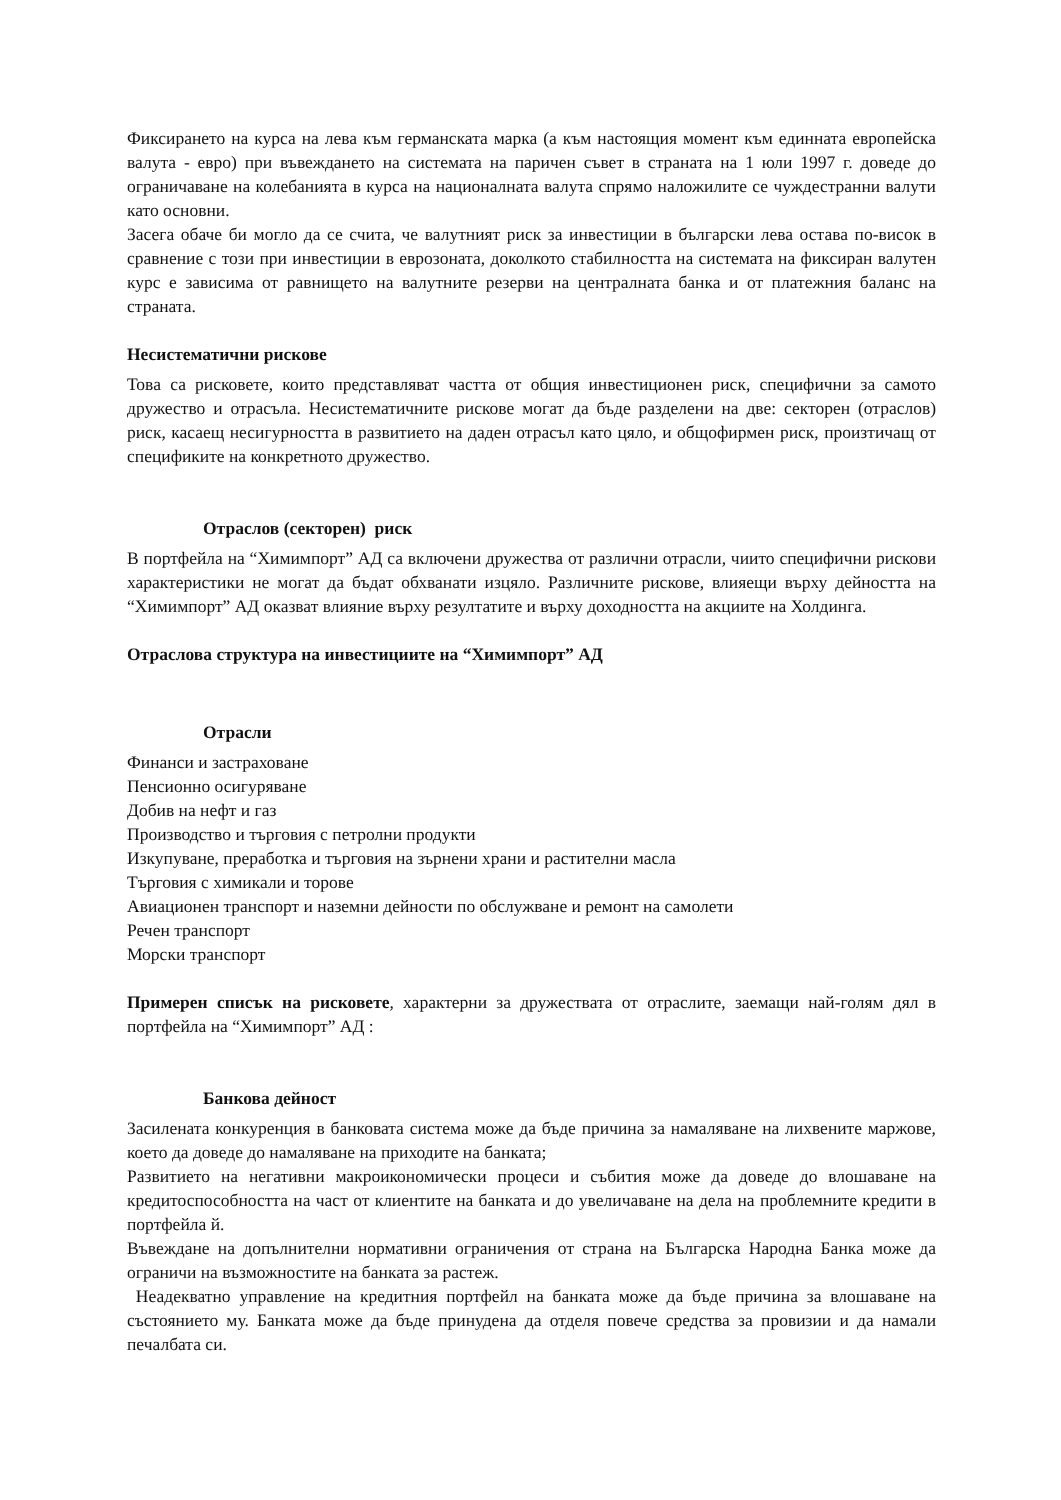Фиксирането на курса на лева към германската марка (а към настоящия момент към единната европейска валута - евро) при въвеждането на системата на паричен съвет в страната на 1 юли 1997 г. доведе до ограничаване на колебанията в курса на националната валута спрямо наложилите се чуждестранни валути като основни.
Засега обаче би могло да се счита, че валутният риск за инвестиции в български лева остава по-висок в сравнение с този при инвестиции в еврозоната, доколкото стабилността на системата на фиксиран валутен курс е зависима от равнището на валутните резерви на централната банка и от платежния баланс на страната.
Несистематични рискове
Това са рисковете, които представляват частта от общия инвестиционен риск, специфични за самото дружество и отрасъла. Несистематичните рискове могат да бъде разделени на две: секторен (отраслов) риск, касаещ несигурността в развитието на даден отрасъл като цяло, и общофирмен риск, произтичащ от спецификите на конкретното дружество.
Отраслов (секторен) риск
В портфейла на “Химимпорт” АД са включени дружества от различни отрасли, чиито специфични рискови характеристики не могат да бъдат обхванати изцяло. Различните рискове, влияещи върху дейността на “Химимпорт” АД оказват влияние върху резултатите и върху доходността на акциите на Холдинга.
Отраслова структура на инвестициите на “Химимпорт” АД
Отрасли
Финанси и застраховане
Пенсионно осигуряване
Добив на нефт и газ
Производство и търговия с петролни продукти
Изкупуване, преработка и търговия на зърнени храни и растителни масла
Търговия с химикали и торове
Авиационен транспорт и наземни дейности по обслужване и ремонт на самолети
Речен транспорт
Морски транспорт
Примерен списък на рисковете, характерни за дружествата от отраслите, заемащи най-голям дял в портфейла на “Химимпорт” АД :
Банкова дейност
Засилената конкуренция в банковата система може да бъде причина за намаляване на лихвените маржове, което да доведе до намаляване на приходите на банката;
Развитието на негативни макроикономически процеси и събития може да доведе до влошаване на кредитоспособността на част от клиентите на банката и до увеличаване на дела на проблемните кредити в портфейла й.
Въвеждане на допълнителни нормативни ограничения от страна на Българска Народна Банка може да ограничи на възможностите на банката за растеж.
Неадекватно управление на кредитния портфейл на банката може да бъде причина за влошаване на състоянието му. Банката може да бъде принудена да отделя повече средства за провизии и да намали печалбата си.